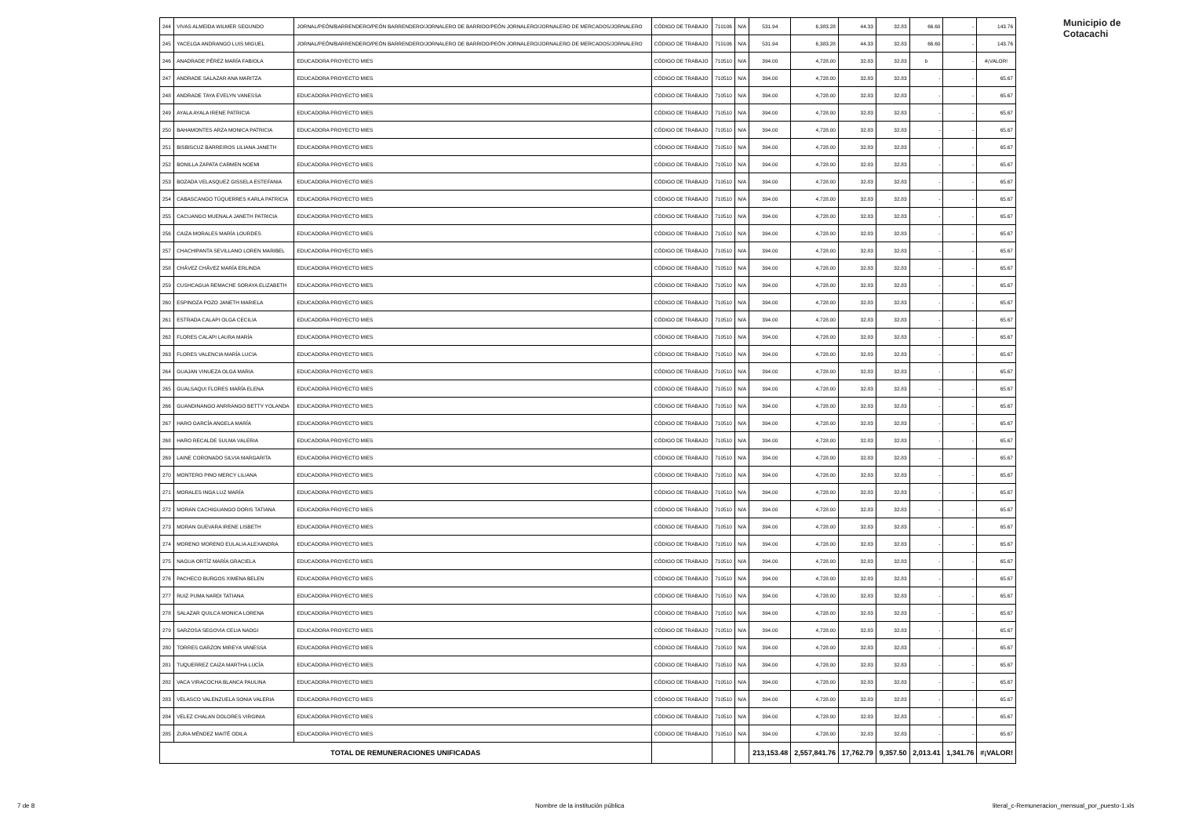Municipio de
Cotacachi
| 244 | VIVAS ALMEIDA WILMER SEGUNDO | JORNAL/PEÓN/BARRENDERO/PEÓN BARRENDERO/JORNALERO DE BARRIDO/PEÓN JORNALERO/JORNALERO DE MERCADOS/JORNALERO | CÓDIGO DE TRABAJO | 710106 | N/A | 531.94 | 6,383.28 | 44.33 | 32.83 | 66.60 | - | 143.76 |
| 245 | YACELGA ANDRANGO LUIS MIGUEL | JORNAL/PEÓN/BARRENDERO/PEÓN BARRENDERO/JORNALERO DE BARRIDO/PEÓN JORNALERO/JORNALERO DE MERCADOS/JORNALERO | CÓDIGO DE TRABAJO | 710106 | N/A | 531.94 | 6,383.28 | 44.33 | 32.83 | 66.60 | - | 143.76 |
| 246 | ANADRADE PÉREZ MARÍA FABIOLA | EDUCADORA PROYECTO MIES | CÓDIGO DE TRABAJO | 710510 | N/A | 394.00 | 4,728.00 | 32.83 | 32.83 | b | - | #¡VALOR! |
| 247 | ANDRADE SALAZAR ANA MARITZA | EDUCADORA PROYECTO MIES | CÓDIGO DE TRABAJO | 710510 | N/A | 394.00 | 4,728.00 | 32.83 | 32.83 | - | - | 65.67 |
| 248 | ANDRADE TAYA EVELYN VANESSA | EDUCADORA PROYECTO MIES | CÓDIGO DE TRABAJO | 710510 | N/A | 394.00 | 4,728.00 | 32.83 | 32.83 | - | - | 65.67 |
| 249 | AYALA AYALA IRENE PATRICIA | EDUCADORA PROYECTO MIES | CÓDIGO DE TRABAJO | 710510 | N/A | 394.00 | 4,728.00 | 32.83 | 32.83 | - | - | 65.67 |
| 250 | BAHAMONTES ARZA MONICA PATRICIA | EDUCADORA PROYECTO MIES | CÓDIGO DE TRABAJO | 710510 | N/A | 394.00 | 4,728.00 | 32.83 | 32.83 | - | - | 65.67 |
| 251 | BISBISCUZ BARREIROS LILIANA JANETH | EDUCADORA PROYECTO MIES | CÓDIGO DE TRABAJO | 710510 | N/A | 394.00 | 4,728.00 | 32.83 | 32.83 | - | - | 65.67 |
| 252 | BONILLA ZAPATA CARMEN NOEMI | EDUCADORA PROYECTO MIES | CÓDIGO DE TRABAJO | 710510 | N/A | 394.00 | 4,728.00 | 32.83 | 32.83 | - | - | 65.67 |
| 253 | BOZADA VELASQUEZ GISSELA ESTEFANIA | EDUCADORA PROYECTO MIES | CÓDIGO DE TRABAJO | 710510 | N/A | 394.00 | 4,728.00 | 32.83 | 32.83 | - | - | 65.67 |
| 254 | CABASCANGO TÚQUERRES KARLA PATRICIA | EDUCADORA PROYECTO MIES | CÓDIGO DE TRABAJO | 710510 | N/A | 394.00 | 4,728.00 | 32.83 | 32.83 | - | - | 65.67 |
| 255 | CACUANGO MUENALA JANETH PATRICIA | EDUCADORA PROYECTO MIES | CÓDIGO DE TRABAJO | 710510 | N/A | 394.00 | 4,728.00 | 32.83 | 32.83 | - | - | 65.67 |
| 256 | CAIZA MORALES MARÍA LOURDES | EDUCADORA PROYECTO MIES | CÓDIGO DE TRABAJO | 710510 | N/A | 394.00 | 4,728.00 | 32.83 | 32.83 | - | - | 65.67 |
| 257 | CHACHIPANTA SEVILLANO LOREN MARIBEL | EDUCADORA PROYECTO MIES | CÓDIGO DE TRABAJO | 710510 | N/A | 394.00 | 4,728.00 | 32.83 | 32.83 | - | - | 65.67 |
| 258 | CHÁVEZ CHÁVEZ MARÍA ERLINDA | EDUCADORA PROYECTO MIES | CÓDIGO DE TRABAJO | 710510 | N/A | 394.00 | 4,728.00 | 32.83 | 32.83 | - | - | 65.67 |
| 259 | CUSHCAGUA REMACHE SORAYA ELIZABETH | EDUCADORA PROYECTO MIES | CÓDIGO DE TRABAJO | 710510 | N/A | 394.00 | 4,728.00 | 32.83 | 32.83 | - | - | 65.67 |
| 260 | ESPINOZA POZO JANETH MARIELA | EDUCADORA PROYECTO MIES | CÓDIGO DE TRABAJO | 710510 | N/A | 394.00 | 4,728.00 | 32.83 | 32.83 | - | - | 65.67 |
| 261 | ESTRADA CALAPI OLGA CECILIA | EDUCADORA PROYECTO MIES | CÓDIGO DE TRABAJO | 710510 | N/A | 394.00 | 4,728.00 | 32.83 | 32.83 | - | - | 65.67 |
| 262 | FLORES CALAPI LAURA MARÍA | EDUCADORA PROYECTO MIES | CÓDIGO DE TRABAJO | 710510 | N/A | 394.00 | 4,728.00 | 32.83 | 32.83 | - | - | 65.67 |
| 263 | FLORES VALENCIA MARÍA LUCIA | EDUCADORA PROYECTO MIES | CÓDIGO DE TRABAJO | 710510 | N/A | 394.00 | 4,728.00 | 32.83 | 32.83 | - | - | 65.67 |
| 264 | GUAJAN VINUEZA OLGA MARIA | EDUCADORA PROYECTO MIES | CÓDIGO DE TRABAJO | 710510 | N/A | 394.00 | 4,728.00 | 32.83 | 32.83 | - | - | 65.67 |
| 265 | GUALSAQUI FLORES MARÍA ELENA | EDUCADORA PROYECTO MIES | CÓDIGO DE TRABAJO | 710510 | N/A | 394.00 | 4,728.00 | 32.83 | 32.83 | - | - | 65.67 |
| 266 | GUANDINANGO ANRRANGO BETTY YOLANDA | EDUCADORA PROYECTO MIES | CÓDIGO DE TRABAJO | 710510 | N/A | 394.00 | 4,728.00 | 32.83 | 32.83 | - | - | 65.67 |
| 267 | HARO GARCÍA ANGELA MARÍA | EDUCADORA PROYECTO MIES | CÓDIGO DE TRABAJO | 710510 | N/A | 394.00 | 4,728.00 | 32.83 | 32.83 | - | - | 65.67 |
| 268 | HARO RECALDE SULMA VALERIA | EDUCADORA PROYECTO MIES | CÓDIGO DE TRABAJO | 710510 | N/A | 394.00 | 4,728.00 | 32.83 | 32.83 | - | - | 65.67 |
| 269 | LAINE CORONADO SILVIA MARGARITA | EDUCADORA PROYECTO MIES | CÓDIGO DE TRABAJO | 710510 | N/A | 394.00 | 4,728.00 | 32.83 | 32.83 | - | - | 65.67 |
| 270 | MONTERO PINO MERCY LILIANA | EDUCADORA PROYECTO MIES | CÓDIGO DE TRABAJO | 710510 | N/A | 394.00 | 4,728.00 | 32.83 | 32.83 | - | - | 65.67 |
| 271 | MORALES INGA LUZ MARÍA | EDUCADORA PROYECTO MIES | CÓDIGO DE TRABAJO | 710510 | N/A | 394.00 | 4,728.00 | 32.83 | 32.83 | - | - | 65.67 |
| 272 | MORAN CACHIGUANGO DORIS TATIANA | EDUCADORA PROYECTO MIES | CÓDIGO DE TRABAJO | 710510 | N/A | 394.00 | 4,728.00 | 32.83 | 32.83 | - | - | 65.67 |
| 273 | MORAN GUEVARA IRENE LISBETH | EDUCADORA PROYECTO MIES | CÓDIGO DE TRABAJO | 710510 | N/A | 394.00 | 4,728.00 | 32.83 | 32.83 | - | - | 65.67 |
| 274 | MORENO MORENO EULALIA ALEXANDRA | EDUCADORA PROYECTO MIES | CÓDIGO DE TRABAJO | 710510 | N/A | 394.00 | 4,728.00 | 32.83 | 32.83 | - | - | 65.67 |
| 275 | NAGUA ORTÍZ MARÍA GRACIELA | EDUCADORA PROYECTO MIES | CÓDIGO DE TRABAJO | 710510 | N/A | 394.00 | 4,728.00 | 32.83 | 32.83 | - | - | 65.67 |
| 276 | PACHECO BURGOS XIMENA BELEN | EDUCADORA PROYECTO MIES | CÓDIGO DE TRABAJO | 710510 | N/A | 394.00 | 4,728.00 | 32.83 | 32.83 | - | - | 65.67 |
| 277 | RUIZ PUMA NARDI TATIANA | EDUCADORA PROYECTO MIES | CÓDIGO DE TRABAJO | 710510 | N/A | 394.00 | 4,728.00 | 32.83 | 32.83 | - | - | 65.67 |
| 278 | SALAZAR QUILCA MONICA LORENA | EDUCADORA PROYECTO MIES | CÓDIGO DE TRABAJO | 710510 | N/A | 394.00 | 4,728.00 | 32.83 | 32.83 | - | - | 65.67 |
| 279 | SARZOSA SEGOVIA CELIA NADGI | EDUCADORA PROYECTO MIES | CÓDIGO DE TRABAJO | 710510 | N/A | 394.00 | 4,728.00 | 32.83 | 32.83 | - | - | 65.67 |
| 280 | TORRES GARZON MIREYA VANESSA | EDUCADORA PROYECTO MIES | CÓDIGO DE TRABAJO | 710510 | N/A | 394.00 | 4,728.00 | 32.83 | 32.83 | - | - | 65.67 |
| 281 | TUQUERREZ CAIZA MARTHA LUCÍA | EDUCADORA PROYECTO MIES | CÓDIGO DE TRABAJO | 710510 | N/A | 394.00 | 4,728.00 | 32.83 | 32.83 | - | - | 65.67 |
| 282 | VACA VIRACOCHA BLANCA PAULINA | EDUCADORA PROYECTO MIES | CÓDIGO DE TRABAJO | 710510 | N/A | 394.00 | 4,728.00 | 32.83 | 32.83 | - | - | 65.67 |
| 283 | VELASCO VALENZUELA SONIA VALERIA | EDUCADORA PROYECTO MIES | CÓDIGO DE TRABAJO | 710510 | N/A | 394.00 | 4,728.00 | 32.83 | 32.83 | - | - | 65.67 |
| 284 | VELEZ CHALAN DOLORES VIRGINIA | EDUCADORA PROYECTO MIES | CÓDIGO DE TRABAJO | 710510 | N/A | 394.00 | 4,728.00 | 32.83 | 32.83 | - | - | 65.67 |
| 285 | ZURA MÉNDEZ MAITÉ ODILA | EDUCADORA PROYECTO MIES | CÓDIGO DE TRABAJO | 710510 | N/A | 394.00 | 4,728.00 | 32.83 | 32.83 | - | - | 65.67 |
| TOTAL DE REMUNERACIONES UNIFICADAS | | | | | | 213,153.48 | 2,557,841.76 | 17,762.79 | 9,357.50 | 2,013.41 | 1,341.76 | #¡VALOR! |
7 de 8
Nombre de la institución pública
literal_c-Remuneracion_mensual_por_puesto-1.xls